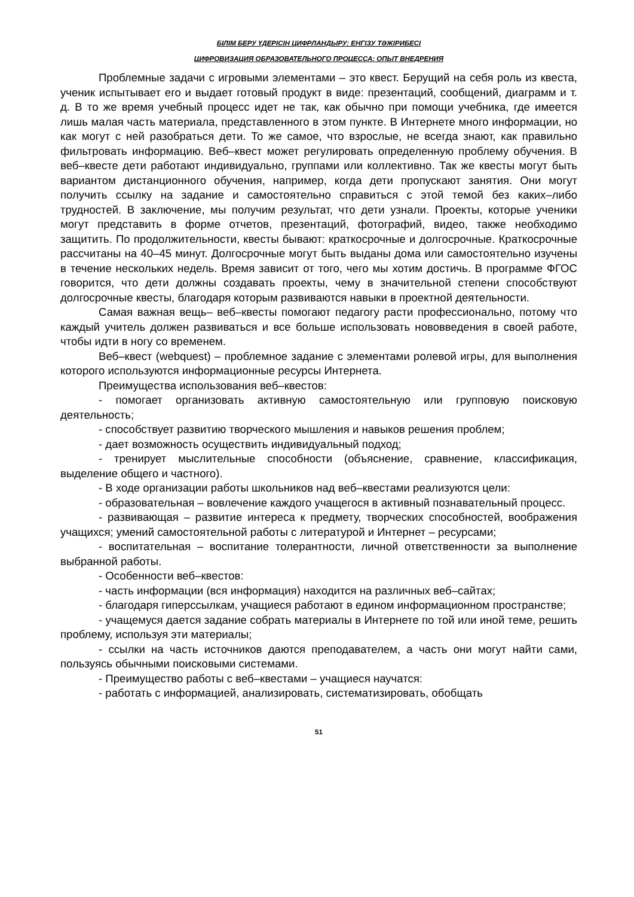БІЛІМ БЕРУ ҮДЕРІСІН ЦИФРЛАНДЫРУ: ЕНГІЗУ ТӘЖІРИБЕСІ
ЦИФРОВИЗАЦИЯ ОБРАЗОВАТЕЛЬНОГО ПРОЦЕССА: ОПЫТ ВНЕДРЕНИЯ
Проблемные задачи с игровыми элементами – это квест. Берущий на себя роль из квеста, ученик испытывает его и выдает готовый продукт в виде: презентаций, сообщений, диаграмм и т. д. В то же время учебный процесс идет не так, как обычно при помощи учебника, где имеется лишь малая часть материала, представленного в этом пункте. В Интернете много информации, но как могут с ней разобраться дети. То же самое, что взрослые, не всегда знают, как правильно фильтровать информацию. Веб–квест может регулировать определенную проблему обучения. В веб–квесте дети работают индивидуально, группами или коллективно. Так же квесты могут быть вариантом дистанционного обучения, например, когда дети пропускают занятия. Они могут получить ссылку на задание и самостоятельно справиться с этой темой без каких–либо трудностей. В заключение, мы получим результат, что дети узнали. Проекты, которые ученики могут представить в форме отчетов, презентаций, фотографий, видео, также необходимо защитить. По продолжительности, квесты бывают: краткосрочные и долгосрочные. Краткосрочные рассчитаны на 40–45 минут. Долгосрочные могут быть выданы дома или самостоятельно изучены в течение нескольких недель. Время зависит от того, чего мы хотим достичь. В программе ФГОС говорится, что дети должны создавать проекты, чему в значительной степени способствуют долгосрочные квесты, благодаря которым развиваются навыки в проектной деятельности.
Самая важная вещь– веб–квесты помогают педагогу расти профессионально, потому что каждый учитель должен развиваться и все больше использовать нововведения в своей работе, чтобы идти в ногу со временем.
Веб–квест (webquest) – проблемное задание с элементами ролевой игры, для выполнения которого используются информационные ресурсы Интернета.
Преимущества использования веб–квестов:
- помогает организовать активную самостоятельную или групповую поисковую деятельность;
- способствует развитию творческого мышления и навыков решения проблем;
- дает возможность осуществить индивидуальный подход;
- тренирует мыслительные способности (объяснение, сравнение, классификация, выделение общего и частного).
- В ходе организации работы школьников над веб–квестами реализуются цели:
- образовательная – вовлечение каждого учащегося в активный познавательный процесс.
- развивающая – развитие интереса к предмету, творческих способностей, воображения учащихся; умений самостоятельной работы с литературой и Интернет – ресурсами;
- воспитательная – воспитание толерантности, личной ответственности за выполнение выбранной работы.
- Особенности веб–квестов:
- часть информации (вся информация) находится на различных веб–сайтах;
- благодаря гиперссылкам, учащиеся работают в едином информационном пространстве;
- учащемуся дается задание собрать материалы в Интернете по той или иной теме, решить проблему, используя эти материалы;
- ссылки на часть источников даются преподавателем, а часть они могут найти сами, пользуясь обычными поисковыми системами.
- Преимущество работы с веб–квестами – учащиеся научатся:
- работать с информацией, анализировать, систематизировать, обобщать
51